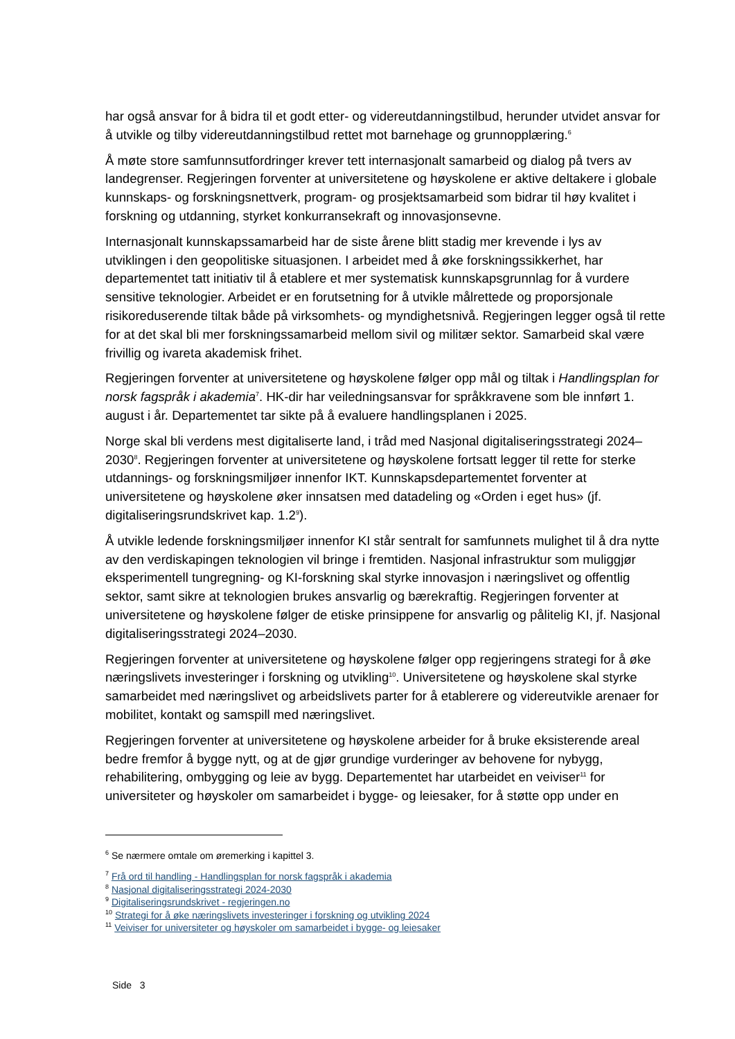har også ansvar for å bidra til et godt etter- og videreutdanningstilbud, herunder utvidet ansvar for å utvikle og tilby videreutdanningstilbud rettet mot barnehage og grunnopplæring.<sup>6</sup>
Å møte store samfunnsutfordringer krever tett internasjonalt samarbeid og dialog på tvers av landegrenser. Regjeringen forventer at universitetene og høyskolene er aktive deltakere i globale kunnskaps- og forskningsnettverk, program- og prosjektsamarbeid som bidrar til høy kvalitet i forskning og utdanning, styrket konkurransekraft og innovasjonsevne.
Internasjonalt kunnskapssamarbeid har de siste årene blitt stadig mer krevende i lys av utviklingen i den geopolitiske situasjonen. I arbeidet med å øke forskningssikkerhet, har departementet tatt initiativ til å etablere et mer systematisk kunnskapsgrunnlag for å vurdere sensitive teknologier. Arbeidet er en forutsetning for å utvikle målrettede og proporsjonale risikoreduserende tiltak både på virksomhets- og myndighetsnivå. Regjeringen legger også til rette for at det skal bli mer forskningssamarbeid mellom sivil og militær sektor. Samarbeid skal være frivillig og ivareta akademisk frihet.
Regjeringen forventer at universitetene og høyskolene følger opp mål og tiltak i Handlingsplan for norsk fagspråk i akademia<sup>7</sup>. HK-dir har veiledningsansvar for språkkravene som ble innført 1. august i år. Departementet tar sikte på å evaluere handlingsplanen i 2025.
Norge skal bli verdens mest digitaliserte land, i tråd med Nasjonal digitaliseringsstrategi 2024–2030<sup>8</sup>. Regjeringen forventer at universitetene og høyskolene fortsatt legger til rette for sterke utdannings- og forskningsmiljøer innenfor IKT. Kunnskapsdepartementet forventer at universitetene og høyskolene øker innsatsen med datadeling og «Orden i eget hus» (jf. digitaliseringsrundskrivet kap. 1.2<sup>9</sup>).
Å utvikle ledende forskningsmiljøer innenfor KI står sentralt for samfunnets mulighet til å dra nytte av den verdiskapingen teknologien vil bringe i fremtiden. Nasjonal infrastruktur som muliggjør eksperimentell tungregning- og KI-forskning skal styrke innovasjon i næringslivet og offentlig sektor, samt sikre at teknologien brukes ansvarlig og bærekraftig. Regjeringen forventer at universitetene og høyskolene følger de etiske prinsippene for ansvarlig og pålitelig KI, jf. Nasjonal digitaliseringsstrategi 2024–2030.
Regjeringen forventer at universitetene og høyskolene følger opp regjeringens strategi for å øke næringslivets investeringer i forskning og utvikling<sup>10</sup>. Universitetene og høyskolene skal styrke samarbeidet med næringslivet og arbeidslivets parter for å etablerere og videreutvikle arenaer for mobilitet, kontakt og samspill med næringslivet.
Regjeringen forventer at universitetene og høyskolene arbeider for å bruke eksisterende areal bedre fremfor å bygge nytt, og at de gjør grundige vurderinger av behovene for nybygg, rehabilitering, ombygging og leie av bygg. Departementet har utarbeidet en veiviser<sup>11</sup> for universiteter og høyskoler om samarbeidet i bygge- og leiesaker, for å støtte opp under en
<sup>6</sup> Se nærmere omtale om øremerking i kapittel 3.
<sup>7</sup> Frå ord til handling - Handlingsplan for norsk fagspråk i akademia
<sup>8</sup> Nasjonal digitaliseringsstrategi 2024-2030
<sup>9</sup> Digitaliseringsrundskrivet - regjeringen.no
<sup>10</sup> Strategi for å øke næringslivets investeringer i forskning og utvikling 2024
<sup>11</sup> Veiviser for universiteter og høyskoler om samarbeidet i bygge- og leiesaker
Side 3